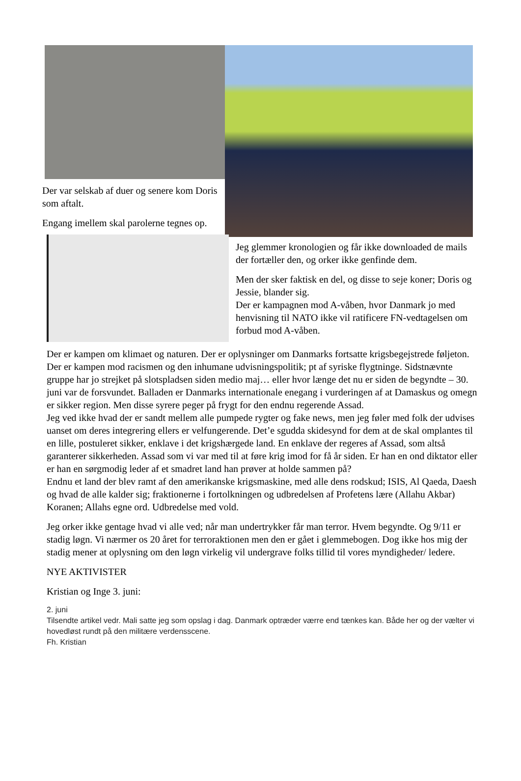Der var selskab af duer og senere kom Doris som aftalt.
Engang imellem skal parolerne tegnes op.
Jeg glemmer kronologien og får ikke downloaded de mails der fortæller den, og orker ikke genfinde dem.
Men der sker faktisk en del, og disse to seje koner; Doris og Jessie, blander sig.
Der er kampagnen mod A-våben, hvor Danmark jo med henvisning til NATO ikke vil ratificere FN-vedtagelsen om forbud mod A-våben.
Der er kampen om klimaet og naturen. Der er oplysninger om Danmarks fortsatte krigsbegejstrede føljeton. Der er kampen mod racismen og den inhumane udvisningspolitik; pt af syriske flygtninge. Sidstnævnte gruppe har jo strejket på slotspladsen siden medio maj… eller hvor længe det nu er siden de begyndte – 30. juni var de forsvundet. Balladen er Danmarks internationale enegang i vurderingen af at Damaskus og omegn er sikker region. Men disse syrere peger på frygt for den endnu regerende Assad.
Jeg ved ikke hvad der er sandt mellem alle pumpede rygter og fake news, men jeg føler med folk der udvises uanset om deres integrering ellers er velfungerende. Det’e sgudda skidesynd for dem at de skal omplantes til en lille, postuleret sikker, enklave i det krigshærgede land. En enklave der regeres af Assad, som altså garanterer sikkerheden. Assad som vi var med til at føre krig imod for få år siden. Er han en ond diktator eller er han en sørgmodig leder af et smadret land han prøver at holde sammen på?
Endnu et land der blev ramt af den amerikanske krigsmaskine, med alle dens rodskud; ISIS, Al Qaeda, Daesh og hvad de alle kalder sig; fraktionerne i fortolkningen og udbredelsen af Profetens lære (Allahu Akbar) Koranen; Allahs egne ord. Udbredelse med vold.
Jeg orker ikke gentage hvad vi alle ved; når man undertrykker får man terror. Hvem begyndte. Og 9/11 er stadig løgn. Vi nærmer os 20 året for terroraktionen men den er gået i glemmebogen. Dog ikke hos mig der stadig mener at oplysning om den løgn virkelig vil undergrave folks tillid til vores myndigheder/ ledere.
NYE AKTIVISTER
Kristian og Inge 3. juni:
2. juni
Tilsendte artikel vedr. Mali satte jeg som opslag i dag. Danmark optræder værre end tænkes kan. Både her og der vælter vi hovedløst rundt på den militære verdensscene.
Fh. Kristian